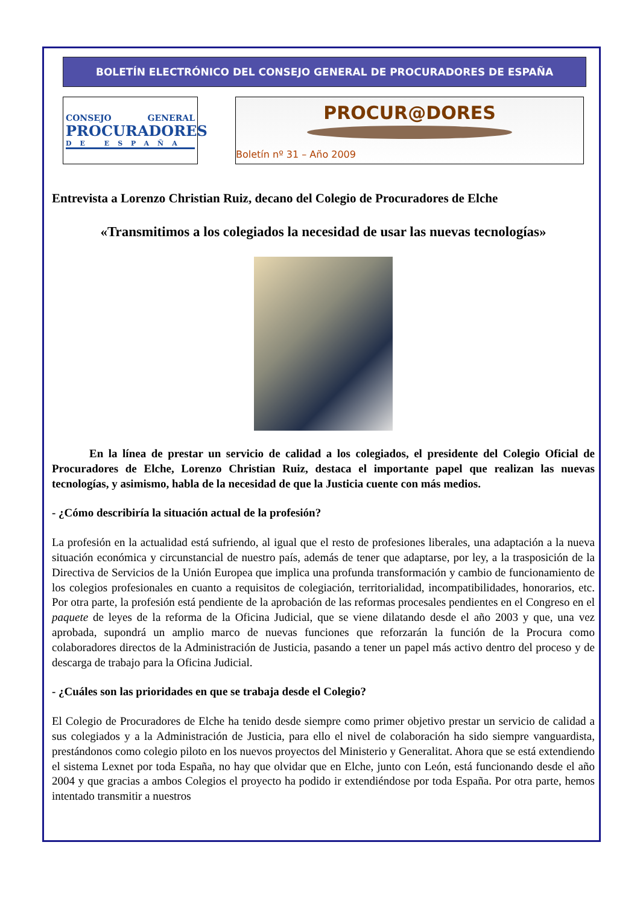BOLETÍN ELECTRÓNICO DEL CONSEJO GENERAL DE PROCURADORES DE ESPAÑA
CONSEJO GENERAL
PROCURADORES
DE ESPAÑA
PROCUR@DORES
Boletín nº 31 – Año 2009
Entrevista a Lorenzo Christian Ruiz, decano del Colegio de Procuradores de Elche
«Transmitimos a los colegiados la necesidad de usar las nuevas tecnologías»
En la línea de prestar un servicio de calidad a los colegiados, el presidente del Colegio Oficial de Procuradores de Elche, Lorenzo Christian Ruiz, destaca el importante papel que realizan las nuevas tecnologías, y asimismo, habla de la necesidad de que la Justicia cuente con más medios.
- ¿Cómo describiría la situación actual de la profesión?
La profesión en la actualidad está sufriendo, al igual que el resto de profesiones liberales, una adaptación a la nueva situación económica y circunstancial de nuestro país, además de tener que adaptarse, por ley, a la trasposición de la Directiva de Servicios de la Unión Europea que implica una profunda transformación y cambio de funcionamiento de los colegios profesionales en cuanto a requisitos de colegiación, territorialidad, incompatibilidades, honorarios, etc. Por otra parte, la profesión está pendiente de la aprobación de las reformas procesales pendientes en el Congreso en el paquete de leyes de la reforma de la Oficina Judicial, que se viene dilatando desde el año 2003 y que, una vez aprobada, supondrá un amplio marco de nuevas funciones que reforzarán la función de la Procura como colaboradores directos de la Administración de Justicia, pasando a tener un papel más activo dentro del proceso y de descarga de trabajo para la Oficina Judicial.
- ¿Cuáles son las prioridades en que se trabaja desde el Colegio?
El Colegio de Procuradores de Elche ha tenido desde siempre como primer objetivo prestar un servicio de calidad a sus colegiados y a la Administración de Justicia, para ello el nivel de colaboración ha sido siempre vanguardista, prestándonos como colegio piloto en los nuevos proyectos del Ministerio y Generalitat. Ahora que se está extendiendo el sistema Lexnet por toda España, no hay que olvidar que en Elche, junto con León, está funcionando desde el año 2004 y que gracias a ambos Colegios el proyecto ha podido ir extendiéndose por toda España. Por otra parte, hemos intentado transmitir a nuestros